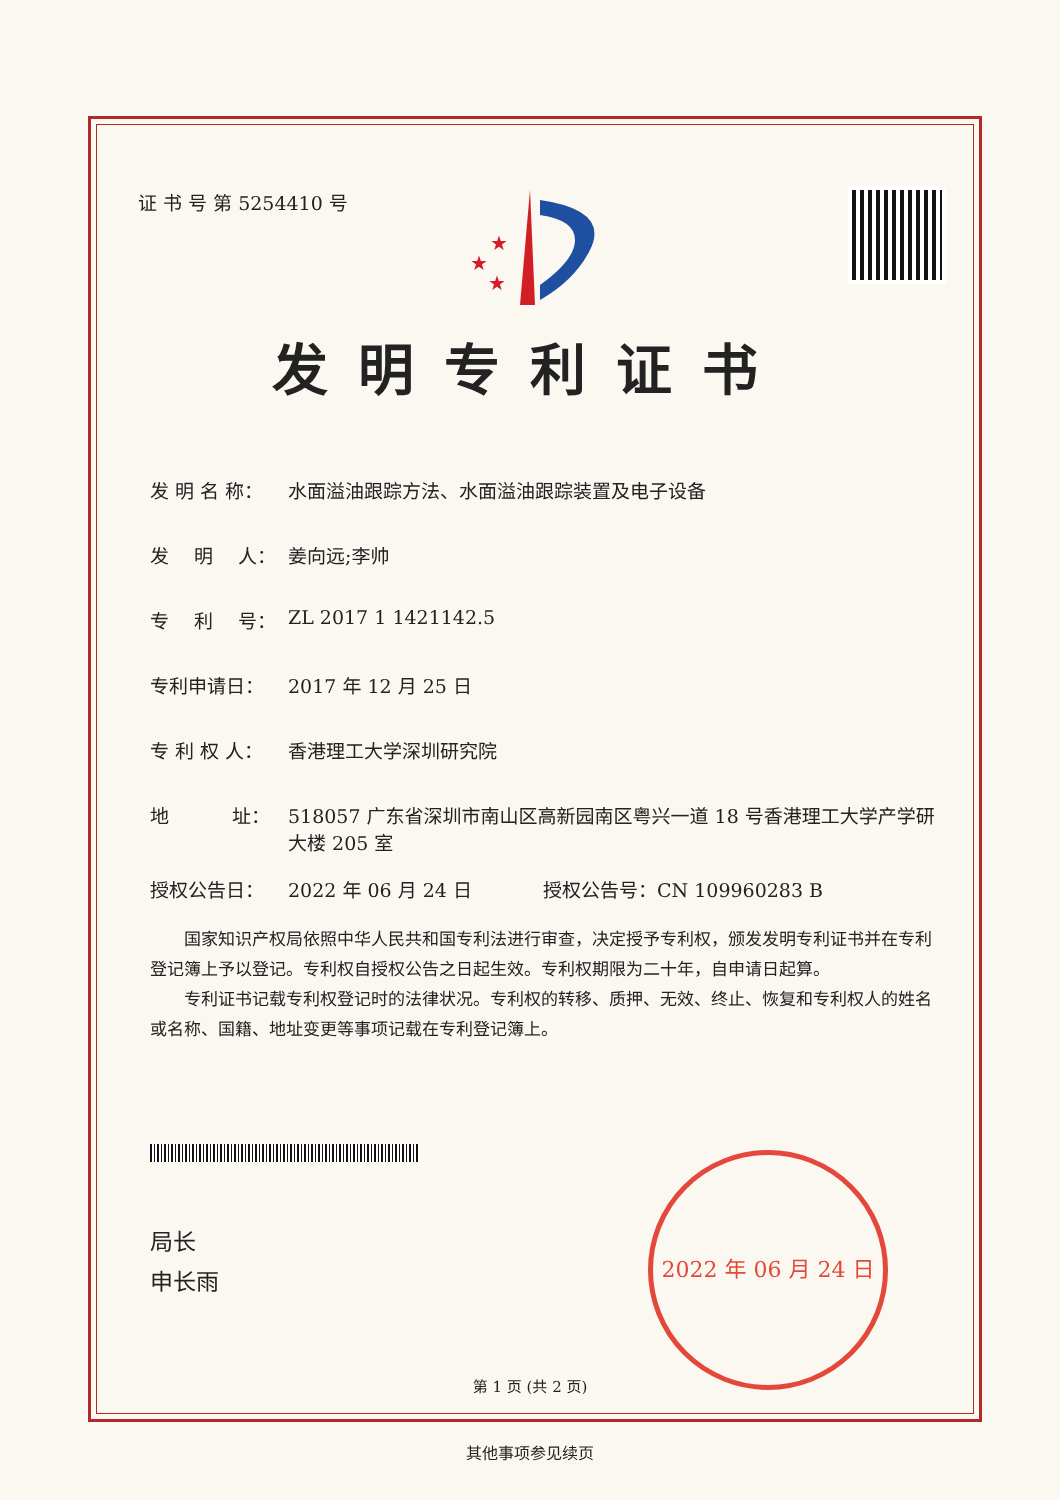证 书 号 第 5254410 号
★
★
★
发明专利证书
发 明 名 称： 水面溢油跟踪方法、水面溢油跟踪装置及电子设备
发　 明　 人： 姜向远;李帅
专　 利　 号： ZL 2017 1 1421142.5
专利申请日： 2017 年 12 月 25 日
专 利 权 人： 香港理工大学深圳研究院
地　　　 址： 518057 广东省深圳市南山区高新园南区粤兴一道 18 号香港理工大学产学研大楼 205 室
授权公告日： 2022 年 06 月 24 日 授权公告号：CN 109960283 B
国家知识产权局依照中华人民共和国专利法进行审查，决定授予专利权，颁发发明专利证书并在专利登记簿上予以登记。专利权自授权公告之日起生效。专利权期限为二十年，自申请日起算。
专利证书记载专利权登记时的法律状况。专利权的转移、质押、无效、终止、恢复和专利权人的姓名或名称、国籍、地址变更等事项记载在专利登记簿上。
局长
申长雨
2022 年 06 月 24 日
第 1 页 (共 2 页)
其他事项参见续页